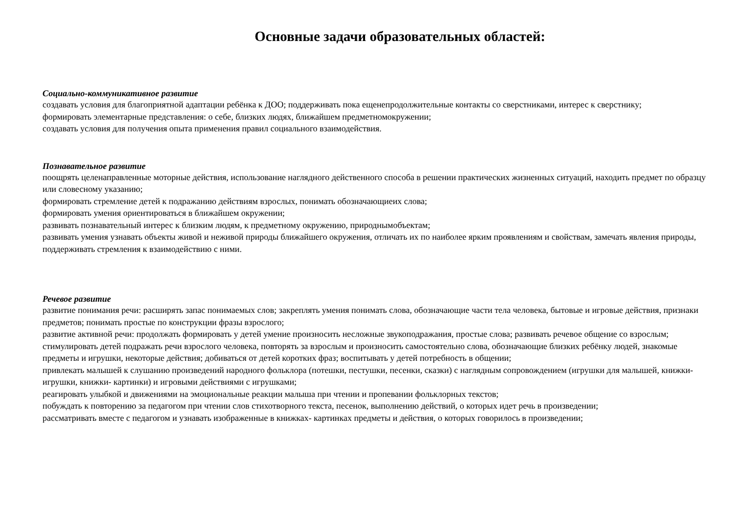Основные задачи образовательных областей:
Социально-коммуникативное развитие
создавать условия для благоприятной адаптации ребёнка к ДОО; поддерживать пока ещенепродолжительные контакты со сверстниками, интерес к сверстнику;
формировать элементарные представления: о себе, близких людях, ближайшем предметномокружении;
создавать условия для получения опыта применения правил социального взаимодействия.
Познавательное развитие
поощрять целенаправленные моторные действия, использование наглядного действенного способа в решении практических жизненных ситуаций, находить предмет по образцу или словесному указанию;
формировать стремление детей к подражанию действиям взрослых, понимать обозначающиеих слова;
формировать умения ориентироваться в ближайшем окружении;
развивать познавательный интерес к близким людям, к предметному окружению, природнымобъектам;
развивать умения узнавать объекты живой и неживой природы ближайшего окружения, отличать их по наиболее ярким проявлениям и свойствам, замечать явления природы, поддерживать стремления к взаимодействию с ними.
Речевое развитие
развитие понимания речи: расширять запас понимаемых слов; закреплять умения понимать слова, обозначающие части тела человека, бытовые и игровые действия, признаки предметов; понимать простые по конструкции фразы взрослого;
развитие активной речи: продолжать формировать у детей умение произносить несложные звукоподражания, простые слова; развивать речевое общение со взрослым; стимулировать детей подражать речи взрослого человека, повторять за взрослым и произносить самостоятельно слова, обозначающие близких ребёнку людей, знакомые предметы и игрушки, некоторые действия; добиваться от детей коротких фраз; воспитывать у детей потребность в общении;
привлекать малышей к слушанию произведений народного фольклора (потешки, пестушки, песенки, сказки) с наглядным сопровождением (игрушки для малышей, книжки-игрушки, книжки- картинки) и игровыми действиями с игрушками;
реагировать улыбкой и движениями на эмоциональные реакции малыша при чтении и пропевании фольклорных текстов;
побуждать к повторению за педагогом при чтении слов стихотворного текста, песенок, выполнению действий, о которых идет речь в произведении;
рассматривать вместе с педагогом и узнавать изображенные в книжках- картинках предметы и действия, о которых говорилось в произведении;